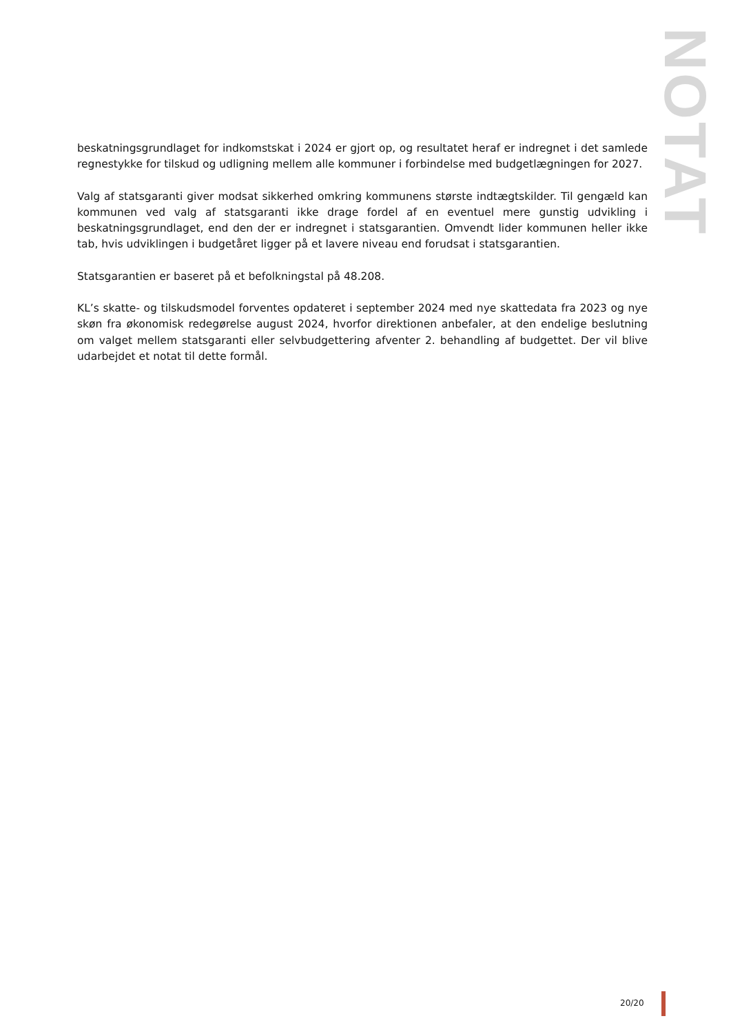NOTAT
beskatningsgrundlaget for indkomstskat i 2024 er gjort op, og resultatet heraf er indregnet i det samlede regnestykke for tilskud og udligning mellem alle kommuner i forbindelse med budgetlægningen for 2027.
Valg af statsgaranti giver modsat sikkerhed omkring kommunens største indtægtskilder. Til gengæld kan kommunen ved valg af statsgaranti ikke drage fordel af en eventuel mere gunstig udvikling i beskatningsgrundlaget, end den der er indregnet i statsgarantien. Omvendt lider kommunen heller ikke tab, hvis udviklingen i budgetåret ligger på et lavere niveau end forudsat i statsgarantien.
Statsgarantien er baseret på et befolkningstal på 48.208.
KL’s skatte- og tilskudsmodel forventes opdateret i september 2024 med nye skattedata fra 2023 og nye skøn fra økonomisk redegørelse august 2024, hvorfor direktionen anbefaler, at den endelige beslutning om valget mellem statsgaranti eller selvbudgettering afventer 2. behandling af budgettet. Der vil blive udarbejdet et notat til dette formål.
20/20